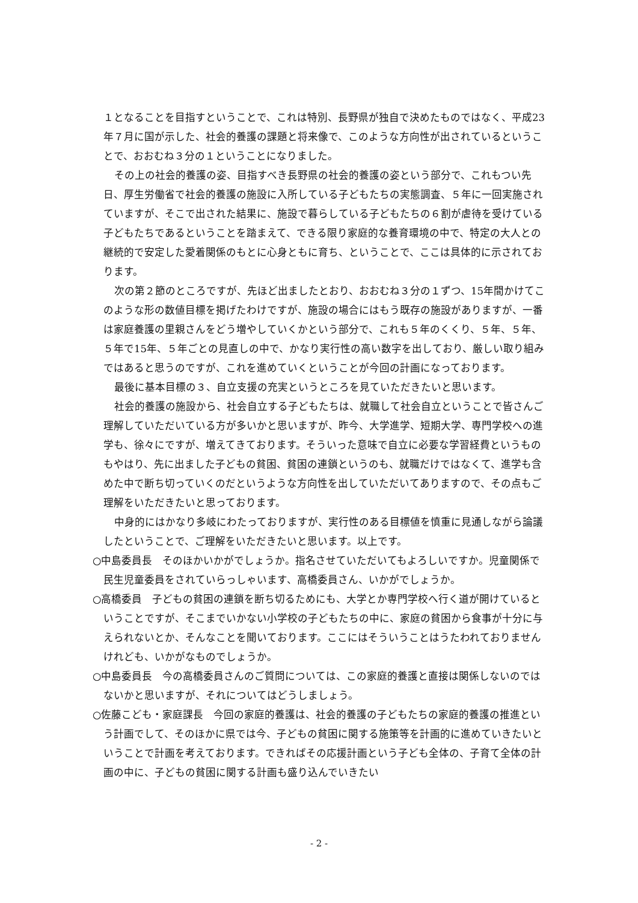１となることを目指すということで、これは特別、長野県が独自で決めたものではなく、平成23年７月に国が示した、社会的養護の課題と将来像で、このような方向性が出されているということで、おおむね３分の１ということになりました。
その上の社会的養護の姿、目指すべき長野県の社会的養護の姿という部分で、これもつい先日、厚生労働省で社会的養護の施設に入所している子どもたちの実態調査、５年に一回実施されていますが、そこで出された結果に、施設で暮らしている子どもたちの６割が虐待を受けている子どもたちであるということを踏まえて、できる限り家庭的な養育環境の中で、特定の大人との継続的で安定した愛着関係のもとに心身ともに育ち、ということで、ここは具体的に示されております。
次の第２節のところですが、先ほど出ましたとおり、おおむね３分の１ずつ、15年間かけてこのような形の数値目標を掲げたわけですが、施設の場合にはもう既存の施設がありますが、一番は家庭養護の里親さんをどう増やしていくかという部分で、これも５年のくくり、５年、５年、５年で15年、５年ごとの見直しの中で、かなり実行性の高い数字を出しており、厳しい取り組みではあると思うのですが、これを進めていくということが今回の計画になっております。
最後に基本目標の３、自立支援の充実というところを見ていただきたいと思います。
社会的養護の施設から、社会自立する子どもたちは、就職して社会自立ということで皆さんご理解していただいている方が多いかと思いますが、昨今、大学進学、短期大学、専門学校への進学も、徐々にですが、増えてきております。そういった意味で自立に必要な学習経費というものもやはり、先に出ました子どもの貧困、貧困の連鎖というのも、就職だけではなくて、進学も含めた中で断ち切っていくのだというような方向性を出していただいてありますので、その点もご理解をいただきたいと思っております。
中身的にはかなり多岐にわたっておりますが、実行性のある目標値を慎重に見通しながら論議したということで、ご理解をいただきたいと思います。以上です。
○中島委員長　そのほかいかがでしょうか。指名させていただいてもよろしいですか。児童関係で民生児童委員をされていらっしゃいます、高橋委員さん、いかがでしょうか。
○高橋委員　子どもの貧困の連鎖を断ち切るためにも、大学とか専門学校へ行く道が開けているということですが、そこまでいかない小学校の子どもたちの中に、家庭の貧困から食事が十分に与えられないとか、そんなことを聞いております。ここにはそういうことはうたわれておりませんけれども、いかがなものでしょうか。
○中島委員長　今の高橋委員さんのご質問については、この家庭的養護と直接は関係しないのではないかと思いますが、それについてはどうしましょう。
○佐藤こども・家庭課長　今回の家庭的養護は、社会的養護の子どもたちの家庭的養護の推進という計画でして、そのほかに県では今、子どもの貧困に関する施策等を計画的に進めていきたいということで計画を考えております。できればその応援計画という子ども全体の、子育て全体の計画の中に、子どもの貧困に関する計画も盛り込んでいきたい
- 2 -